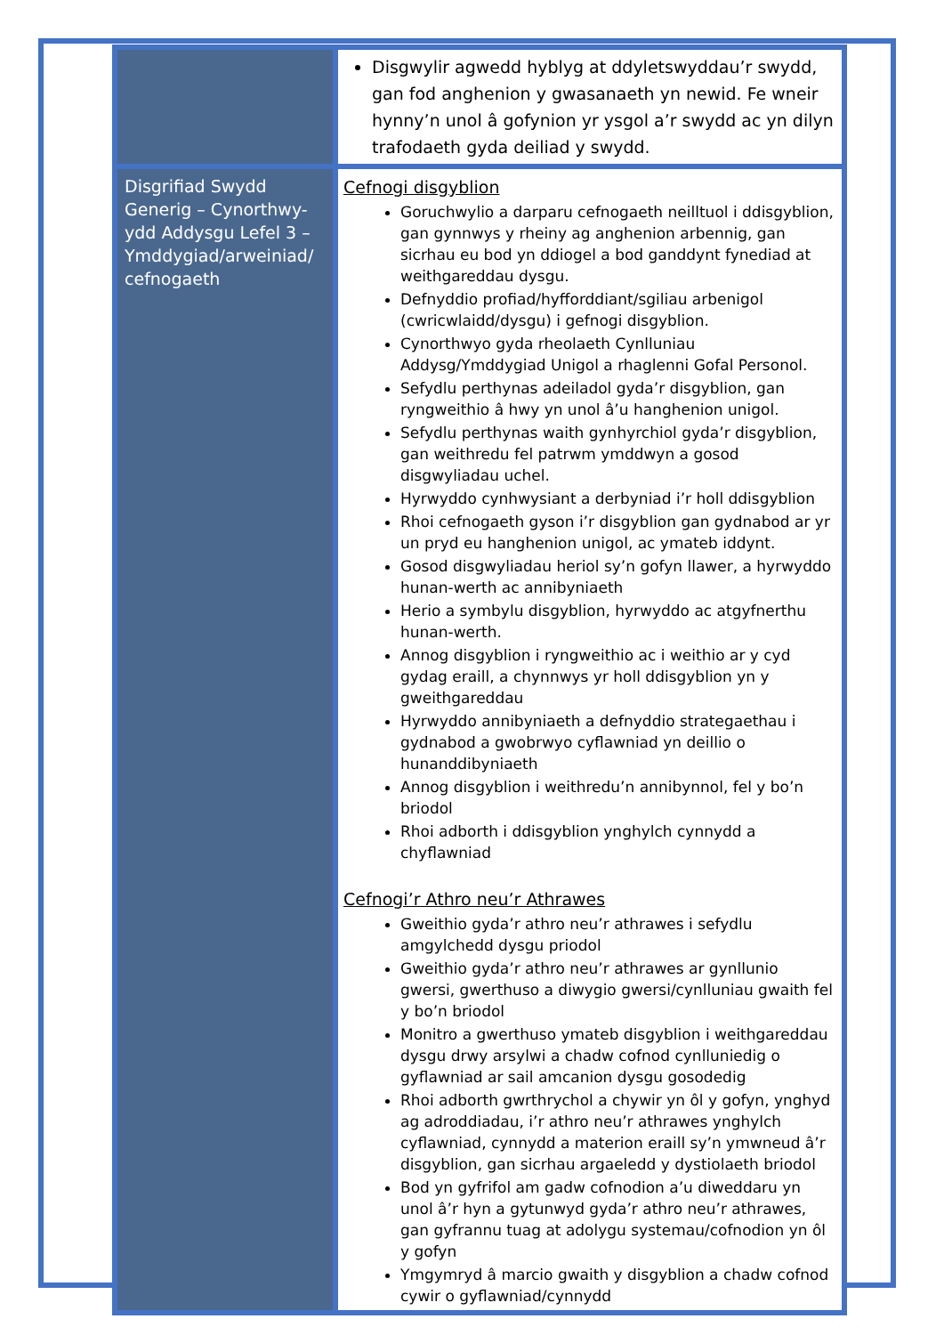| | Disgwylir agwedd hyblyg at ddyletswyddau’r swydd, gan fod anghenion y gwasanaeth yn newid. Fe wneir hynny’n unol â gofynion yr ysgol a’r swydd ac yn dilyn trafodaeth gyda deiliad y swydd. |
| Disgrifiad Swydd Generig – Cynorthwy-ydd Addysgu Lefel 3 – Ymddygiad/arweiniad/ cefnogaeth | Cefnogi disgyblion Goruchwylio a darparu cefnogaeth neilltuol i ddisgyblion, gan gynnwys y rheiny ag anghenion arbennig, gan sicrhau eu bod yn ddiogel a bod ganddynt fynediad at weithgareddau dysgu. Defnyddio profiad/hyfforddiant/sgiliau arbenigol (cwricwlaidd/dysgu) i gefnogi disgyblion. Cynorthwyo gyda rheolaeth Cynlluniau Addysg/Ymddygiad Unigol a rhaglenni Gofal Personol. Sefydlu perthynas adeiladol gyda’r disgyblion, gan ryngweithio â hwy yn unol â’u hanghenion unigol. Sefydlu perthynas waith gynhyrchiol gyda’r disgyblion, gan weithredu fel patrwm ymddwyn a gosod disgwyliadau uchel. Hyrwyddo cynhwysiant a derbyniad i’r holl ddisgyblion Rhoi cefnogaeth gyson i’r disgyblion gan gydnabod ar yr un pryd eu hanghenion unigol, ac ymateb iddynt. Gosod disgwyliadau heriol sy’n gofyn llawer, a hyrwyddo hunan-werth ac annibyniaeth Herio a symbylu disgyblion, hyrwyddo ac atgyfnerthu hunan-werth. Annog disgyblion i ryngweithio ac i weithio ar y cyd gydag eraill, a chynnwys yr holl ddisgyblion yn y gweithgareddau Hyrwyddo annibyniaeth a defnyddio strategaethau i gydnabod a gwobrwyo cyflawniad yn deillio o hunanddibyniaeth Annog disgyblion i weithredu’n annibynnol, fel y bo’n briodol Rhoi adborth i ddisgyblion ynghylch cynnydd a chyflawniad Cefnogi’r Athro neu’r Athrawes Gweithio gyda’r athro neu’r athrawes i sefydlu amgylchedd dysgu priodol Gweithio gyda’r athro neu’r athrawes ar gynllunio gwersi, gwerthuso a diwygio gwersi/cynlluniau gwaith fel y bo’n briodol Monitro a gwerthuso ymateb disgyblion i weithgareddau dysgu drwy arsylwi a chadw cofnod cynlluniedig o gyflawniad ar sail amcanion dysgu gosodedig Rhoi adborth gwrthrychol a chywir yn ôl y gofyn, ynghyd ag adroddiadau, i’r athro neu’r athrawes ynghylch cyflawniad, cynnydd a materion eraill sy’n ymwneud â’r disgyblion, gan sicrhau argaeledd y dystiolaeth briodol Bod yn gyfrifol am gadw cofnodion a’u diweddaru yn unol â’r hyn a gytunwyd gyda’r athro neu’r athrawes, gan gyfrannu tuag at adolygu systemau/cofnodion yn ôl y gofyn Ymgymryd â marcio gwaith y disgyblion a chadw cofnod cywir o gyflawniad/cynnydd |